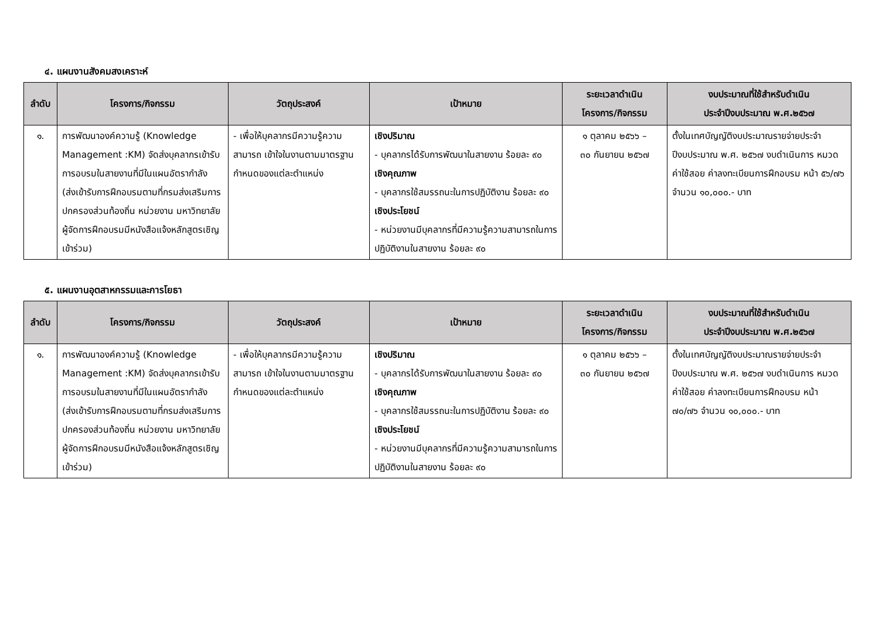๔. แผนงานสังคมสงเคราะห์
| ลำดับ | โครงการ/กิจกรรม | วัตถุประสงค์ | เป้าหมาย | ระยะเวลาดำเนิน โครงการ/กิจกรรม | งบประมาณที่ใช้สำหรับดำเนิน ประจำปีงบประมาณ พ.ศ.๒๕๖๗ |
| --- | --- | --- | --- | --- | --- |
| ๑. | การพัฒนาองค์ความรู้ (Knowledge Management :KM) จัดส่งบุคลากรเข้ารับการอบรมในสายงานที่มีในแผนอัตรากำลัง (ส่งเข้ารับการฝึกอบรมตามที่กรมส่งเสริมการปกครองส่วนท้องถิ่น หน่วยงาน มหาวิทยาลัย ผู้จัดการฝึกอบรมมีหนังสือแจ้งหลักสูตรเชิญเข้าร่วม) | - เพื่อให้บุคลากรมีความรู้ความสามารถ เข้าใจในงานตามมาตรฐานกำหนดของแต่ละตำแหน่ง | เชิงปริมาณ - บุคลากรได้รับการพัฒนาในสายงาน ร้อยละ ๙๐ เชิงคุณภาพ - บุคลากรใช้สมรรถนะในการปฏิบัติงาน ร้อยละ ๙๐ เชิงประโยชน์ - หน่วยงานมีบุคลากรที่มีความรู้ความสามารถในการปฏิบัติงานในสายงาน ร้อยละ ๙๐ | ๑ ตุลาคม ๒๕๖๖ – ๓๐ กันยายน ๒๕๖๗ | ตั้งในเทศบัญญัติงบประมาณรายจ่ายประจำปีงบประมาณ พ.ศ. ๒๕๖๗ งบดำเนินการ หมวดค่าใช้สอย ค่าลงทะเบียนการฝึกอบรม หน้า ๕๖/๗๖ จำนวน ๑๐,๐๐๐.- บาท |
๕. แผนงานอุตสาหกรรมและการโยธา
| ลำดับ | โครงการ/กิจกรรม | วัตถุประสงค์ | เป้าหมาย | ระยะเวลาดำเนิน โครงการ/กิจกรรม | งบประมาณที่ใช้สำหรับดำเนิน ประจำปีงบประมาณ พ.ศ.๒๕๖๗ |
| --- | --- | --- | --- | --- | --- |
| ๑. | การพัฒนาองค์ความรู้ (Knowledge Management :KM) จัดส่งบุคลากรเข้ารับการอบรมในสายงานที่มีในแผนอัตรากำลัง (ส่งเข้ารับการฝึกอบรมตามที่กรมส่งเสริมการปกครองส่วนท้องถิ่น หน่วยงาน มหาวิทยาลัย ผู้จัดการฝึกอบรมมีหนังสือแจ้งหลักสูตรเชิญเข้าร่วม) | - เพื่อให้บุคลากรมีความรู้ความสามารถ เข้าใจในงานตามมาตรฐานกำหนดของแต่ละตำแหน่ง | เชิงปริมาณ - บุคลากรได้รับการพัฒนาในสายงาน ร้อยละ ๙๐ เชิงคุณภาพ - บุคลากรใช้สมรรถนะในการปฏิบัติงาน ร้อยละ ๙๐ เชิงประโยชน์ - หน่วยงานมีบุคลากรที่มีความรู้ความสามารถในการปฏิบัติงานในสายงาน ร้อยละ ๙๐ | ๑ ตุลาคม ๒๕๖๖ – ๓๐ กันยายน ๒๕๖๗ | ตั้งในเทศบัญญัติงบประมาณรายจ่ายประจำปีงบประมาณ พ.ศ. ๒๕๖๗ งบดำเนินการ หมวดค่าใช้สอย ค่าลงทะเบียนการฝึกอบรม หน้า ๗๐/๗๖ จำนวน ๑๐,๐๐๐.- บาท |